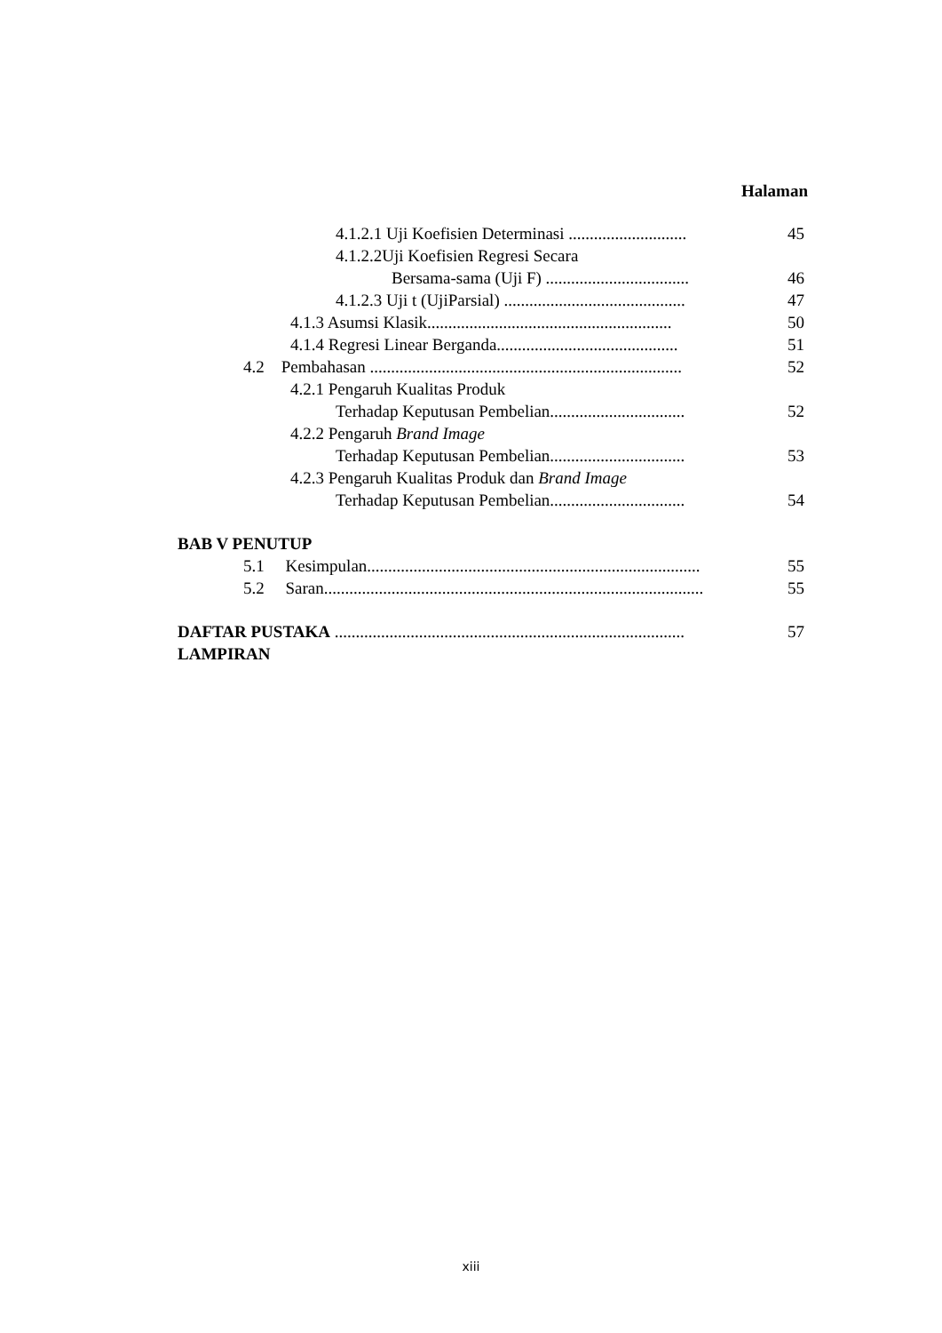Halaman
4.1.2.1 Uji Koefisien Determinasi ............................ 45
4.1.2.2Uji Koefisien Regresi Secara
Bersama-sama (Uji F) .................................. 46
4.1.2.3 Uji t (UjiParsial) ........................................... 47
4.1.3 Asumsi Klasik.......................................................... 50
4.1.4 Regresi Linear Berganda........................................... 51
4.2 Pembahasan .......................................................................... 52
4.2.1 Pengaruh Kualitas Produk
Terhadap Keputusan Pembelian................................ 52
4.2.2 Pengaruh Brand Image
Terhadap Keputusan Pembelian................................ 53
4.2.3 Pengaruh Kualitas Produk dan Brand Image
Terhadap Keputusan Pembelian................................ 54
BAB V PENUTUP
5.1 Kesimpulan............................................................................... 55
5.2 Saran.......................................................................................... 55
DAFTAR PUSTAKA ................................................................................... 57
LAMPIRAN
xiii